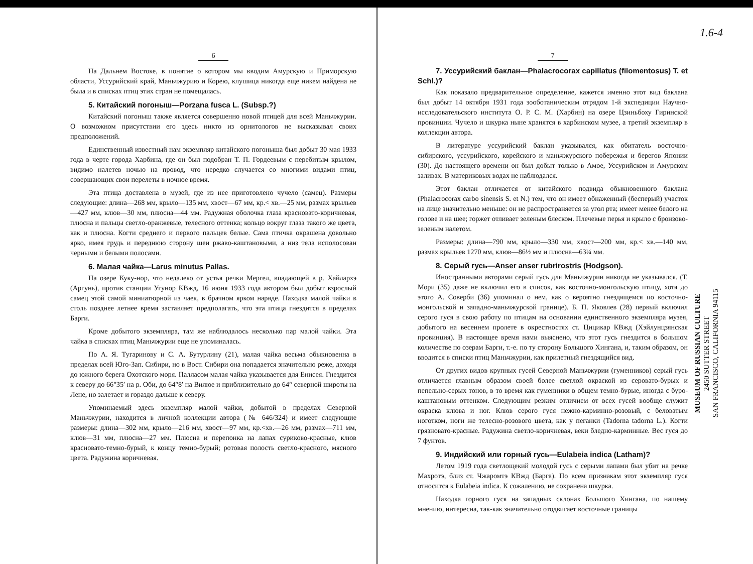6
На Дальнем Востоке, в понятие о котором мы вводим Амурскую и Приморскую области, Уссурийский край, Маньчжурию и Корею, клушица никогда еще никем найдена не была и в списках птиц этих стран не помещалась.
5. Китайский погоныш—Porzana fusca L. (Subsp.?)
Китайский погоныш также является совершенно новой птицей для всей Маньчжурии. О возможном присутствии его здесь никто из орнитологов не высказывал своих предположений.
Единственный известный нам экземпляр китайского погоныша был добыт 30 мая 1933 года в черте города Харбина, где он был подобран Т. П. Гордеевым с перебитым крылом, видимо налетев ночью на провод, что нередко случается со многими видами птиц, совершающих свои перелеты в ночное время.
Эта птица доставлена в музей, где из нее приготовлено чучело (самец). Размеры следующие: длина—268 мм, крыло—135 мм, хвост—67 мм, кр.< хв.—25 мм, размах крыльев—427 мм, клюв—30 мм, плюсна—44 мм. Радужная оболочка глаза красновато-коричневая, плюсна и пальцы светло-оранжевые, телесного оттенка; кольцо вокруг глаза такого же цвета, как и плюсна. Когти среднего и первого пальцев белые. Сама птичка окрашена довольно ярко, имея грудь и переднюю сторону шеи ржаво-каштановыми, а низ тела исполосован черными и белыми полосами.
6. Малая чайка—Larus minutus Pallas.
На озере Куку-нор, что недалеко от устья речки Мергел, впадающей в р. Хайлархэ (Аргунь), против станции Угунор КВжд, 16 июня 1933 года автором был добыт взрослый самец этой самой миниатюрной из чаек, в брачном ярком наряде. Находка малой чайки в столь позднее летнее время заставляет предполагать, что эта птица гнездится в пределах Барги.
Кроме добытого экземпляра, там же наблюдалось несколько пар малой чайки. Эта чайка в списках птиц Маньчжурии еще не упоминалась.
По А. Я. Тугаринову и С. А. Бутурлину (21), малая чайка весьма обыкновенна в пределах всей Юго-Зап. Сибири, но в Вост. Сибири она попадается значительно реже, доходя до южного берега Охотского моря. Палласом малая чайка указывается для Енисея. Гнездится к северу до 66°35′ на р. Оби, до 64°8′ на Вилюе и приблизительно до 64° северной широты на Лене, но залетает и гораздо дальше к северу.
Упоминаемый здесь экземпляр малой чайки, добытой в пределах Северной Маньчжурии, находится в личной коллекции автора (№ 646/324) и имеет следующие размеры: длина—302 мм, крыло—216 мм, хвост—97 мм, кр.<хв.—26 мм, размах—711 мм, клюв—31 мм, плюсна—27 мм. Плюсна и перепонка на лапах суриково-красные, клюв красновато-темно-бурый, к концу темно-бурый; ротовая полость светло-красного, мясного цвета. Радужина коричневая.
1.6-4
7
7. Уссурийский баклан—Phalacrocorax capillatus (filomentosus) T. et Schl.)?
Как показало предварительное определение, кажется именно этот вид баклана был добыт 14 октября 1931 года зооботаническим отрядом 1-й экспедиции Научно-исследовательского института О. Р. С. М. (Харбин) на озере Цзиньбоху Гиринской провинции. Чучело и шкурка ныне хранятся в харбинском музее, а третий экземпляр в коллекции автора.
В литературе уссурийский баклан указывался, как обитатель восточно-сибирского, уссурийского, корейского и маньчжурского побережья и берегов Японии (30). До настоящего времени он был добыт только в Амое, Уссурийском и Амурском заливах. В материковых водах не наблюдался.
Этот баклан отличается от китайского подвида обыкновенного баклана (Phalacrocorax carbo sinensis S. et N.) тем, что он имеет обнаженный (бесперый) участок на лице значительно меньше: он не распространяется за угол рта; имеет менее белого на голове и на шее; горжет отливает зеленым блеском. Плечевые перья и крыло с бронзово-зеленым налетом.
Размеры: длина—790 мм, крыло—330 мм, хвост—200 мм, кр.< хв.—140 мм, размах крыльев 1270 мм, клюв—86½ мм и плюсна—63¼ мм.
8. Серый гусь—Anser anser rubrirostris (Hodgson).
Иностранными авторами серый гусь для Маньчжурии никогда не указывался. (Т. Мори (35) даже не включил его в список, как восточно-монгольскую птицу, хотя до этого А. Соверби (36) упоминал о нем, как о вероятно гнездящемся по восточно-монгольской и западно-маньчжурской границе). Б. П. Яковлев (28) первый включил серого гуся в свою работу по птицам на основании единственного экземпляра музея, добытого на весеннем пролете в окрестностях ст. Цицикар КВжд (Хэйлунцзянская провинция). В настоящее время нами выяснено, что этот гусь гнездится в большом количестве по озерам Барги, т.-е. по ту сторону Большого Хингана, и, таким образом, он вводится в списки птиц Маньчжурии, как прилетный гнездящийся вид.
От других видов крупных гусей Северной Маньчжурии (гуменников) серый гусь отличается главным образом своей более светлой окраской из серовато-бурых и пепельно-серых тонов, в то время как гуменники в общем темно-бурые, иногда с буро-каштановым оттенком. Следующим резким отличием от всех гусей вообще служит окраска клюва и ног. Клюв серого гуся нежно-карминно-розовый, с беловатым ноготком, ноги же телесно-розового цвета, как у пеганки (Tadorna tadorna L.). Когти грязновато-красные. Радужина светло-коричневая, веки бледно-карминные. Вес гуся до 7 фунтов.
9. Индийский или горный гусь—Eulabeia indica (Latham)?
Летом 1919 года светлощекий молодой гусь с серыми лапами был убит на речке Махротэ, близ ст. Чжаромтэ КВжд (Барга). По всем признакам этот экземпляр гуся относится к Eulabeia indica. К сожалению, не сохранена шкурка.
Находка горного гуся на западных склонах Большого Хингана, по нашему мнению, интересна, так-как значительно отодвигает восточные границы
MUSEUM OF RUSSIAN CULTURE
2450 SUTTER STREET
SAN FRANCISCO, CALIFORNIA 94115